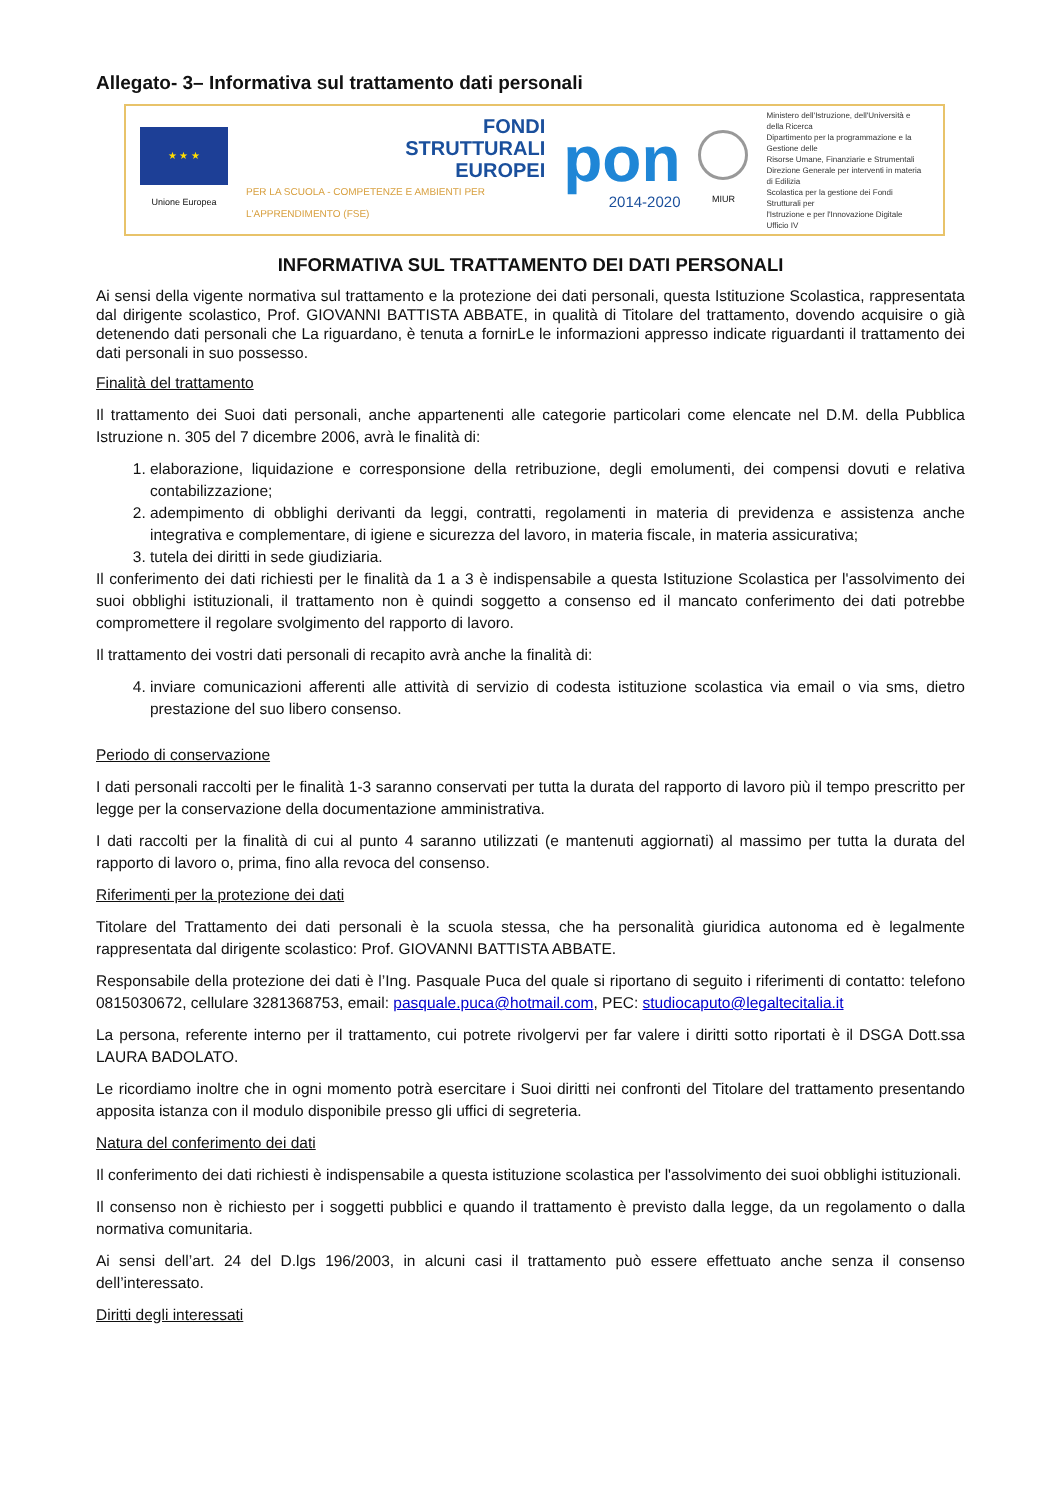Allegato- 3– Informativa sul trattamento dati personali
★ ★ ★
Unione Europea
FONDI
STRUTTURALI
EUROPEI
PER LA SCUOLA - COMPETENZE E AMBIENTI PER L'APPRENDIMENTO (FSE)
pon
2014-2020
MIUR
Ministero dell'Istruzione, dell'Università e della Ricerca
Dipartimento per la programmazione e la Gestione delle
Risorse Umane, Finanziarie e Strumentali
Direzione Generale per interventi in materia di Edilizia
Scolastica per la gestione dei Fondi Strutturali per
l'Istruzione e per l'Innovazione Digitale
Ufficio IV
INFORMATIVA SUL TRATTAMENTO DEI DATI PERSONALI
Ai sensi della vigente normativa sul trattamento e la protezione dei dati personali, questa Istituzione Scolastica, rappresentata dal dirigente scolastico, Prof. GIOVANNI BATTISTA ABBATE, in qualità di Titolare del trattamento, dovendo acquisire o già detenendo dati personali che La riguardano, è tenuta a fornirLe le informazioni appresso indicate riguardanti il trattamento dei dati personali in suo possesso.
Finalità del trattamento
Il trattamento dei Suoi dati personali, anche appartenenti alle categorie particolari come elencate nel D.M. della Pubblica Istruzione n. 305 del 7 dicembre 2006, avrà le finalità di:
1. elaborazione, liquidazione e corresponsione della retribuzione, degli emolumenti, dei compensi dovuti e relativa contabilizzazione;
2. adempimento di obblighi derivanti da leggi, contratti, regolamenti in materia di previdenza e assistenza anche integrativa e complementare, di igiene e sicurezza del lavoro, in materia fiscale, in materia assicurativa;
3. tutela dei diritti in sede giudiziaria.
Il conferimento dei dati richiesti per le finalità da 1 a 3 è indispensabile a questa Istituzione Scolastica per l'assolvimento dei suoi obblighi istituzionali, il trattamento non è quindi soggetto a consenso ed il mancato conferimento dei dati potrebbe compromettere il regolare svolgimento del rapporto di lavoro.
Il trattamento dei vostri dati personali di recapito avrà anche la finalità di:
4. inviare comunicazioni afferenti alle attività di servizio di codesta istituzione scolastica via email o via sms, dietro prestazione del suo libero consenso.
Periodo di conservazione
I dati personali raccolti per le finalità 1-3 saranno conservati per tutta la durata del rapporto di lavoro più il tempo prescritto per legge per la conservazione della documentazione amministrativa.
I dati raccolti per la finalità di cui al punto 4 saranno utilizzati (e mantenuti aggiornati) al massimo per tutta la durata del rapporto di lavoro o, prima, fino alla revoca del consenso.
Riferimenti per la protezione dei dati
Titolare del Trattamento dei dati personali è la scuola stessa, che ha personalità giuridica autonoma ed è legalmente rappresentata dal dirigente scolastico: Prof. GIOVANNI BATTISTA ABBATE.
Responsabile della protezione dei dati è l’Ing. Pasquale Puca del quale si riportano di seguito i riferimenti di contatto: telefono 0815030672, cellulare 3281368753, email: pasquale.puca@hotmail.com, PEC: studiocaputo@legaltecitalia.it
La persona, referente interno per il trattamento, cui potrete rivolgervi per far valere i diritti sotto riportati è il DSGA Dott.ssa LAURA BADOLATO.
Le ricordiamo inoltre che in ogni momento potrà esercitare i Suoi diritti nei confronti del Titolare del trattamento presentando apposita istanza con il modulo disponibile presso gli uffici di segreteria.
Natura del conferimento dei dati
Il conferimento dei dati richiesti è indispensabile a questa istituzione scolastica per l'assolvimento dei suoi obblighi istituzionali.
Il consenso non è richiesto per i soggetti pubblici e quando il trattamento è previsto dalla legge, da un regolamento o dalla normativa comunitaria.
Ai sensi dell’art. 24 del D.lgs 196/2003, in alcuni casi il trattamento può essere effettuato anche senza il consenso dell’interessato.
Diritti degli interessati